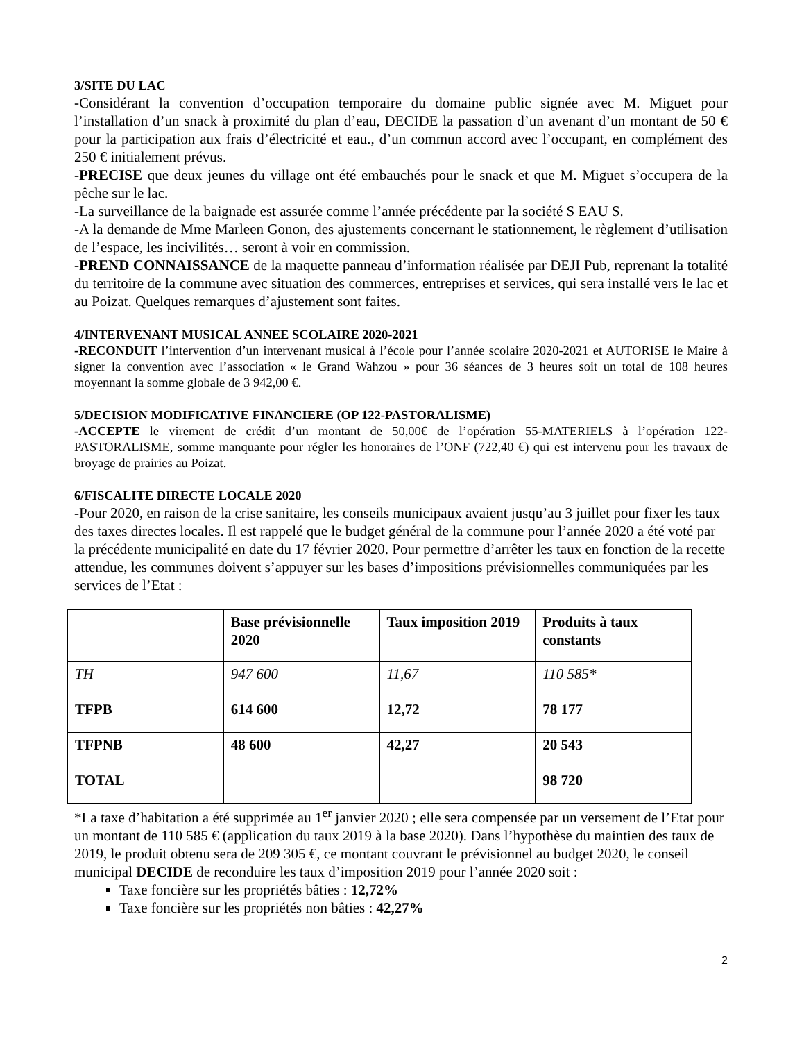3/SITE DU LAC
-Considérant la convention d’occupation temporaire du domaine public signée avec M. Miguet pour l’installation d’un snack à proximité du plan d’eau, DECIDE la passation d’un avenant d’un montant de 50 € pour la participation aux frais d’électricité et eau., d’un commun accord avec l’occupant, en complément des 250 € initialement prévus.
-PRECISE que deux jeunes du village ont été embauchés pour le snack et que M. Miguet s’occupera de la pêche sur le lac.
-La surveillance de la baignade est assurée comme l’année précédente par la société S EAU S.
-A la demande de Mme Marleen Gonon, des ajustements concernant le stationnement, le règlement d’utilisation de l’espace, les incivilités… seront à voir en commission.
-PREND CONNAISSANCE de la maquette panneau d’information réalisée par DEJI Pub, reprenant la totalité du territoire de la commune avec situation des commerces, entreprises et services, qui sera installé vers le lac et au Poizat. Quelques remarques d’ajustement sont faites.
4/INTERVENANT MUSICAL ANNEE SCOLAIRE 2020-2021
-RECONDUIT l’intervention d’un intervenant musical à l’école pour l’année scolaire 2020-2021 et AUTORISE le Maire à signer la convention avec l’association « le Grand Wahzou » pour 36 séances de 3 heures soit un total de 108 heures moyennant la somme globale de 3 942,00 €.
5/DECISION MODIFICATIVE FINANCIERE (OP 122-PASTORALISME)
-ACCEPTE le virement de crédit d’un montant de 50,00€ de l’opération 55-MATERIELS à l’opération 122-PASTORALISME, somme manquante pour régler les honoraires de l’ONF (722,40 €) qui est intervenu pour les travaux de broyage de prairies au Poizat.
6/FISCALITE DIRECTE LOCALE 2020
-Pour 2020, en raison de la crise sanitaire, les conseils municipaux avaient jusqu’au 3 juillet pour fixer les taux des taxes directes locales. Il est rappelé que le budget général de la commune pour l’année 2020 a été voté par la précédente municipalité en date du 17 février 2020. Pour permettre d’arrêter les taux en fonction de la recette attendue, les communes doivent s’appuyer sur les bases d’impositions prévisionnelles communiquées par les services de l’Etat :
| | Base prévisionnelle 2020 | Taux imposition 2019 | Produits à taux constants |
| --- | --- | --- | --- |
| TH | 947 600 | 11,67 | 110 585* |
| TFPB | 614 600 | 12,72 | 78 177 |
| TFPNB | 48 600 | 42,27 | 20 543 |
| TOTAL | | | 98 720 |
*La taxe d’habitation a été supprimée au 1<sup>er</sup> janvier 2020 ; elle sera compensée par un versement de l’Etat pour un montant de 110 585 € (application du taux 2019 à la base 2020). Dans l’hypothèse du maintien des taux de 2019, le produit obtenu sera de 209 305 €, ce montant couvrant le prévisionnel au budget 2020, le conseil municipal DECIDE de reconduire les taux d’imposition 2019 pour l’année 2020 soit :
Taxe foncière sur les propriétés bâties : 12,72%
Taxe foncière sur les propriétés non bâties : 42,27%
2